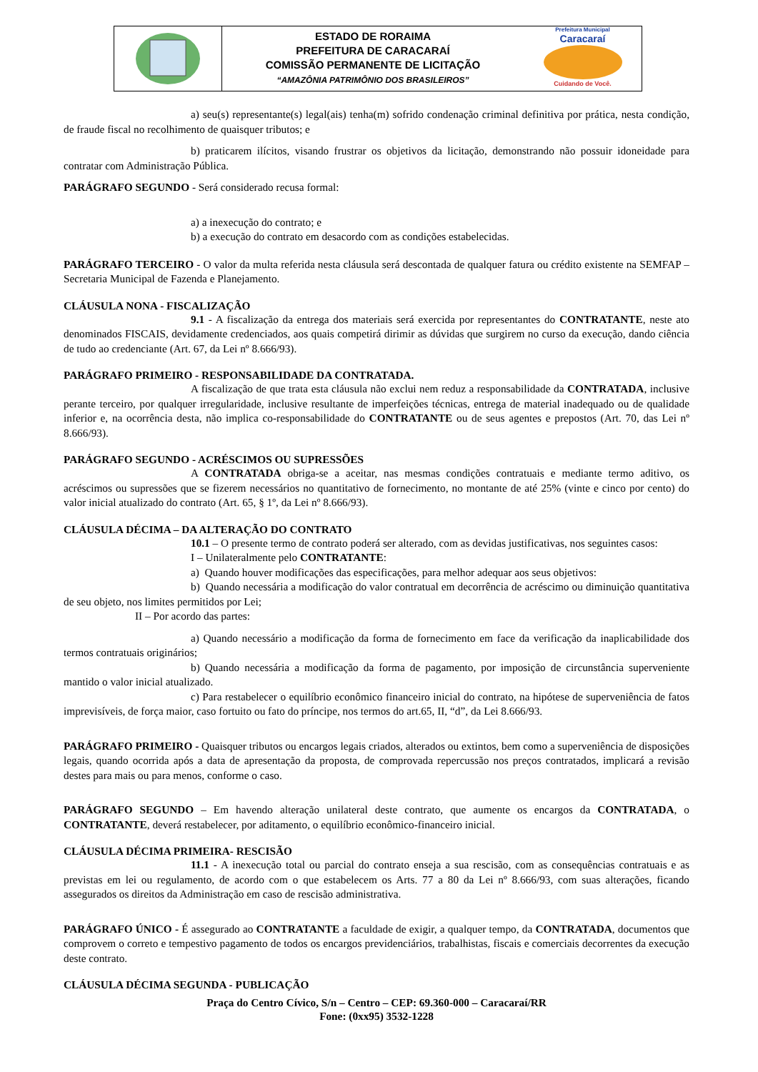ESTADO DE RORAIMA
PREFEITURA DE CARACARAÍ
COMISSÃO PERMANENTE DE LICITAÇÃO
“AMAZÔNIA PATRIMÔNIO DOS BRASILEIROS”
Prefeitura Municipal
Caracaraí
Cuidando de Você.
a) seu(s) representante(s) legal(ais) tenha(m) sofrido condenação criminal definitiva por prática, nesta condição, de fraude fiscal no recolhimento de quaisquer tributos; e
b) praticarem ilícitos, visando frustrar os objetivos da licitação, demonstrando não possuir idoneidade para contratar com Administração Pública.
PARÁGRAFO SEGUNDO - Será considerado recusa formal:
a) a inexecução do contrato; e
b) a execução do contrato em desacordo com as condições estabelecidas.
PARÁGRAFO TERCEIRO - O valor da multa referida nesta cláusula será descontada de qualquer fatura ou crédito existente na SEMFAP – Secretaria Municipal de Fazenda e Planejamento.
CLÁUSULA NONA - FISCALIZAÇÃO
9.1 - A fiscalização da entrega dos materiais será exercida por representantes do CONTRATANTE, neste ato denominados FISCAIS, devidamente credenciados, aos quais competirá dirimir as dúvidas que surgirem no curso da execução, dando ciência de tudo ao credenciante (Art. 67, da Lei nº 8.666/93).
PARÁGRAFO PRIMEIRO - RESPONSABILIDADE DA CONTRATADA.
A fiscalização de que trata esta cláusula não exclui nem reduz a responsabilidade da CONTRATADA, inclusive perante terceiro, por qualquer irregularidade, inclusive resultante de imperfeições técnicas, entrega de material inadequado ou de qualidade inferior e, na ocorrência desta, não implica co-responsabilidade do CONTRATANTE ou de seus agentes e prepostos (Art. 70, das Lei nº 8.666/93).
PARÁGRAFO SEGUNDO - ACRÉSCIMOS OU SUPRESSÕES
A CONTRATADA obriga-se a aceitar, nas mesmas condições contratuais e mediante termo aditivo, os acréscimos ou supressões que se fizerem necessários no quantitativo de fornecimento, no montante de até 25% (vinte e cinco por cento) do valor inicial atualizado do contrato (Art. 65, § 1º, da Lei nº 8.666/93).
CLÁUSULA DÉCIMA – DA ALTERAÇÃO DO CONTRATO
10.1 – O presente termo de contrato poderá ser alterado, com as devidas justificativas, nos seguintes casos:
I – Unilateralmente pelo CONTRATANTE:
a) Quando houver modificações das especificações, para melhor adequar aos seus objetivos:
b) Quando necessária a modificação do valor contratual em decorrência de acréscimo ou diminuição quantitativa de seu objeto, nos limites permitidos por Lei;
II – Por acordo das partes:
a) Quando necessário a modificação da forma de fornecimento em face da verificação da inaplicabilidade dos termos contratuais originários;
b) Quando necessária a modificação da forma de pagamento, por imposição de circunstância superveniente mantido o valor inicial atualizado.
c) Para restabelecer o equilíbrio econômico financeiro inicial do contrato, na hipótese de superveniência de fatos imprevisíveis, de força maior, caso fortuito ou fato do príncipe, nos termos do art.65, II, “d”, da Lei 8.666/93.
PARÁGRAFO PRIMEIRO - Quaisquer tributos ou encargos legais criados, alterados ou extintos, bem como a superveniência de disposições legais, quando ocorrida após a data de apresentação da proposta, de comprovada repercussão nos preços contratados, implicará a revisão destes para mais ou para menos, conforme o caso.
PARÁGRAFO SEGUNDO – Em havendo alteração unilateral deste contrato, que aumente os encargos da CONTRATADA, o CONTRATANTE, deverá restabelecer, por aditamento, o equilíbrio econômico-financeiro inicial.
CLÁUSULA DÉCIMA PRIMEIRA- RESCISÃO
11.1 - A inexecução total ou parcial do contrato enseja a sua rescisão, com as consequências contratuais e as previstas em lei ou regulamento, de acordo com o que estabelecem os Arts. 77 a 80 da Lei nº 8.666/93, com suas alterações, ficando assegurados os direitos da Administração em caso de rescisão administrativa.
PARÁGRAFO ÚNICO - É assegurado ao CONTRATANTE a faculdade de exigir, a qualquer tempo, da CONTRATADA, documentos que comprovem o correto e tempestivo pagamento de todos os encargos previdenciários, trabalhistas, fiscais e comerciais decorrentes da execução deste contrato.
CLÁUSULA DÉCIMA SEGUNDA - PUBLICAÇÃO
Praça do Centro Cívico, S/n – Centro – CEP: 69.360-000 – Caracaraí/RR
Fone: (0xx95) 3532-1228